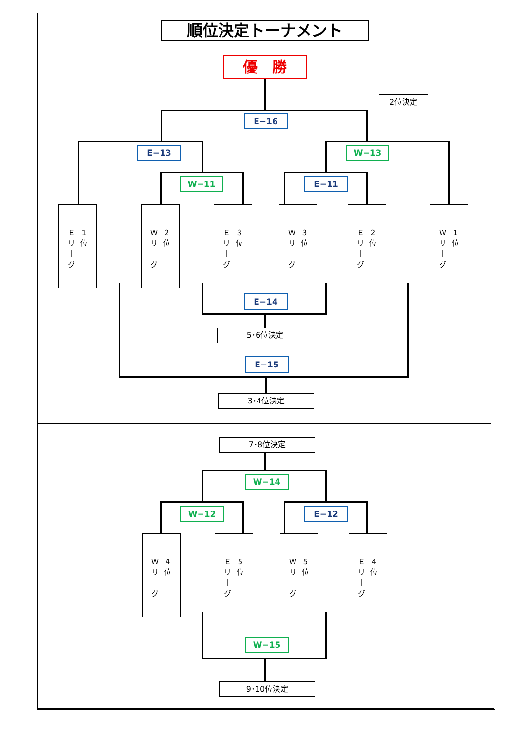順位決定トーナメント
優　勝
2位決定
E−16
E−13 W−13
W−11 E−11
Ｅ
リ
｜
グ
1
位
Ｗ
リ
｜
グ
2
位
Ｅ
リ
｜
グ
3
位
Ｗ
リ
｜
グ
3
位
Ｅ
リ
｜
グ
2
位
Ｗ
リ
｜
グ
1
位
E−14
5･6位決定
E−15
3･4位決定
7･8位決定
W−14
W−12 E−12
Ｗ
リ
｜
グ
4
位
Ｅ
リ
｜
グ
5
位
Ｗ
リ
｜
グ
5
位
Ｅ
リ
｜
グ
4
位
W−15
9･10位決定